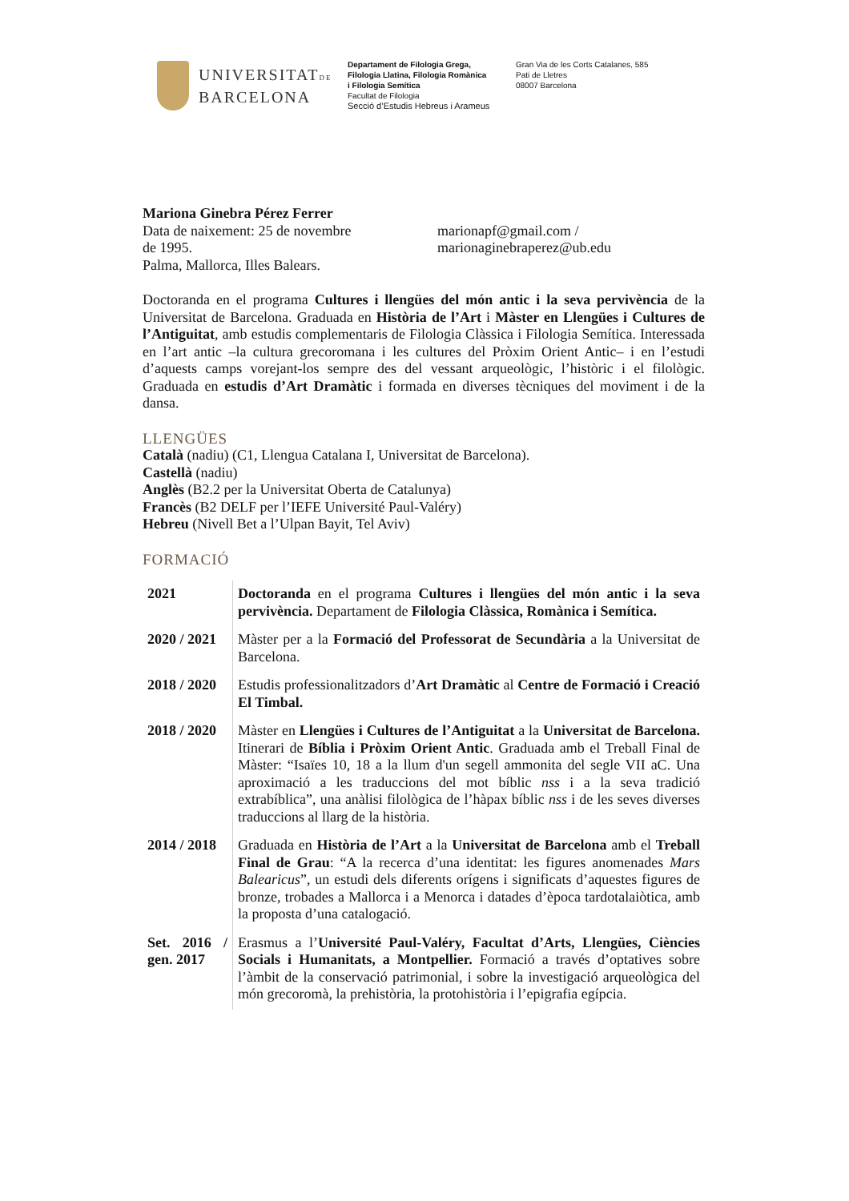UNIVERSITATDE
BARCELONA
Departament de Filologia Grega,
Filologia Llatina, Filologia Romànica
i Filologia Semítica
Facultat de Filologia
Secció d’Estudis Hebreus i Arameus
Gran Via de les Corts Catalanes, 585
Pati de Lletres
08007 Barcelona
Mariona Ginebra Pérez Ferrer
Data de naixement: 25 de novembre
de 1995.
Palma, Mallorca, Illes Balears.
marionapf@gmail.com /
marionaginebraperez@ub.edu
Doctoranda en el programa Cultures i llengües del món antic i la seva pervivència de la Universitat de Barcelona. Graduada en Història de l’Art i Màster en Llengües i Cultures de l’Antiguitat, amb estudis complementaris de Filologia Clàssica i Filologia Semítica. Interessada en l’art antic –la cultura grecoromana i les cultures del Pròxim Orient Antic– i en l’estudi d’aquests camps vorejant-los sempre des del vessant arqueològic, l’històric i el filològic. Graduada en estudis d’Art Dramàtic i formada en diverses tècniques del moviment i de la dansa.
LLENGÜES
Català (nadiu) (C1, Llengua Catalana I, Universitat de Barcelona).
Castellà (nadiu)
Anglès (B2.2 per la Universitat Oberta de Catalunya)
Francès (B2 DELF per l’IEFE Université Paul-Valéry)
Hebreu (Nivell Bet a l’Ulpan Bayit, Tel Aviv)
FORMACIÓ
| 2021 | Doctoranda en el programa Cultures i llengües del món antic i la seva pervivència. Departament de Filologia Clàssica, Romànica i Semítica. |
| 2020 / 2021 | Màster per a la Formació del Professorat de Secundària a la Universitat de Barcelona. |
| 2018 / 2020 | Estudis professionalitzadors d’ Art Dramàtic al Centre de Formació i Creació El Timbal. |
| 2018 / 2020 | Màster en Llengües i Cultures de l’Antiguitat a la Universitat de Barcelona. Itinerari de Bíblia i Pròxim Orient Antic . Graduada amb el Treball Final de Màster: “Isaïes 10, 18 a la llum d'un segell ammonita del segle VII aC. Una aproximació a les traduccions del mot bíblic nss i a la seva tradició extrabíblica”, una anàlisi filològica de l’hàpax bíblic nss i de les seves diverses traduccions al llarg de la història. |
| 2014 / 2018 | Graduada en Història de l’Art a la Universitat de Barcelona amb el Treball Final de Grau : “A la recerca d’una identitat: les figures anomenades Mars Balearicus ”, un estudi dels diferents orígens i significats d’aquestes figures de bronze, trobades a Mallorca i a Menorca i datades d’època tardotalaiòtica, amb la proposta d’una catalogació. |
| Set. 2016 / gen. 2017 | Erasmus a l’ Université Paul-Valéry, Facultat d’Arts, Llengües, Ciències Socials i Humanitats, a Montpellier. Formació a través d’optatives sobre l’àmbit de la conservació patrimonial, i sobre la investigació arqueològica del món grecoromà, la prehistòria, la protohistòria i l’epigrafia egípcia. |